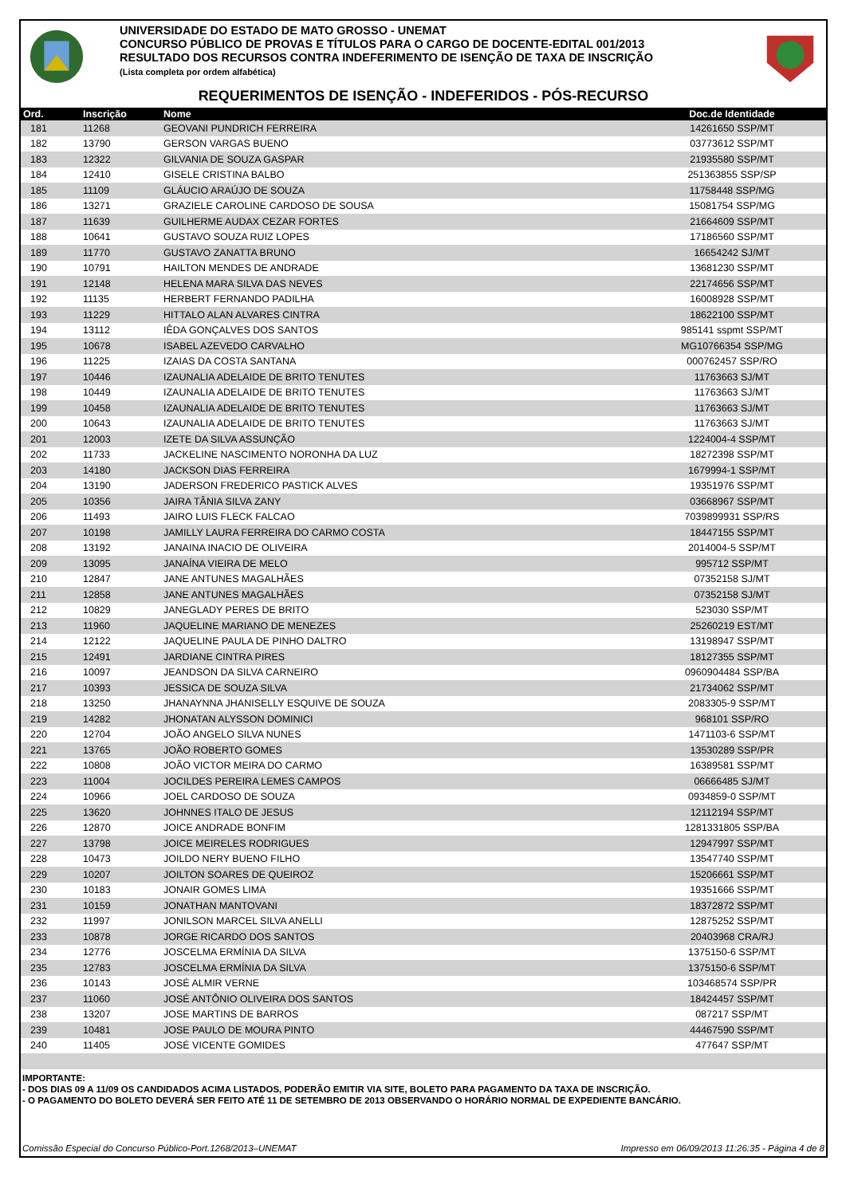UNIVERSIDADE DO ESTADO DE MATO GROSSO - UNEMAT
CONCURSO PÚBLICO DE PROVAS E TÍTULOS PARA O CARGO DE DOCENTE-EDITAL 001/2013
RESULTADO DOS RECURSOS CONTRA INDEFERIMENTO DE ISENÇÃO DE TAXA DE INSCRIÇÃO
(Lista completa por ordem alfabética)
REQUERIMENTOS DE ISENÇÃO - INDEFERIDOS - PÓS-RECURSO
| Ord. | Inscrição | Nome | Doc.de Identidade |
| --- | --- | --- | --- |
| 181 | 11268 | GEOVANI PUNDRICH FERREIRA | 14261650 SSP/MT |
| 182 | 13790 | GERSON VARGAS BUENO | 03773612 SSP/MT |
| 183 | 12322 | GILVANIA DE SOUZA GASPAR | 21935580 SSP/MT |
| 184 | 12410 | GISELE CRISTINA BALBO | 251363855 SSP/SP |
| 185 | 11109 | GLÁUCIO ARAÚJO DE SOUZA | 11758448 SSP/MG |
| 186 | 13271 | GRAZIELE CAROLINE CARDOSO DE SOUSA | 15081754 SSP/MG |
| 187 | 11639 | GUILHERME AUDAX CEZAR FORTES | 21664609 SSP/MT |
| 188 | 10641 | GUSTAVO SOUZA RUIZ LOPES | 17186560 SSP/MT |
| 189 | 11770 | GUSTAVO ZANATTA BRUNO | 16654242 SJ/MT |
| 190 | 10791 | HAILTON MENDES DE ANDRADE | 13681230 SSP/MT |
| 191 | 12148 | HELENA MARA SILVA DAS NEVES | 22174656 SSP/MT |
| 192 | 11135 | HERBERT FERNANDO PADILHA | 16008928 SSP/MT |
| 193 | 11229 | HITTALO ALAN ALVARES CINTRA | 18622100 SSP/MT |
| 194 | 13112 | IÊDA GONÇALVES DOS SANTOS | 985141 sspmt SSP/MT |
| 195 | 10678 | ISABEL AZEVEDO CARVALHO | MG10766354 SSP/MG |
| 196 | 11225 | IZAIAS DA COSTA SANTANA | 000762457 SSP/RO |
| 197 | 10446 | IZAUNALIA ADELAIDE DE BRITO TENUTES | 11763663 SJ/MT |
| 198 | 10449 | IZAUNALIA ADELAIDE DE BRITO TENUTES | 11763663 SJ/MT |
| 199 | 10458 | IZAUNALIA ADELAIDE DE BRITO TENUTES | 11763663 SJ/MT |
| 200 | 10643 | IZAUNALIA ADELAIDE DE BRITO TENUTES | 11763663 SJ/MT |
| 201 | 12003 | IZETE DA SILVA ASSUNÇÃO | 1224004-4 SSP/MT |
| 202 | 11733 | JACKELINE NASCIMENTO NORONHA DA LUZ | 18272398 SSP/MT |
| 203 | 14180 | JACKSON DIAS FERREIRA | 1679994-1 SSP/MT |
| 204 | 13190 | JADERSON FREDERICO PASTICK ALVES | 19351976 SSP/MT |
| 205 | 10356 | JAIRA TÂNIA SILVA ZANY | 03668967 SSP/MT |
| 206 | 11493 | JAIRO LUIS FLECK FALCAO | 7039899931 SSP/RS |
| 207 | 10198 | JAMILLY LAURA FERREIRA DO CARMO COSTA | 18447155 SSP/MT |
| 208 | 13192 | JANAINA INACIO DE OLIVEIRA | 2014004-5 SSP/MT |
| 209 | 13095 | JANAÍNA VIEIRA DE MELO | 995712 SSP/MT |
| 210 | 12847 | JANE ANTUNES MAGALHÃES | 07352158 SJ/MT |
| 211 | 12858 | JANE ANTUNES MAGALHÃES | 07352158 SJ/MT |
| 212 | 10829 | JANEGLADY PERES DE BRITO | 523030 SSP/MT |
| 213 | 11960 | JAQUELINE MARIANO DE MENEZES | 25260219 EST/MT |
| 214 | 12122 | JAQUELINE PAULA DE PINHO DALTRO | 13198947 SSP/MT |
| 215 | 12491 | JARDIANE CINTRA PIRES | 18127355 SSP/MT |
| 216 | 10097 | JEANDSON DA SILVA CARNEIRO | 0960904484 SSP/BA |
| 217 | 10393 | JESSICA DE SOUZA SILVA | 21734062 SSP/MT |
| 218 | 13250 | JHANAYNNA JHANISELLY ESQUIVE DE SOUZA | 2083305-9 SSP/MT |
| 219 | 14282 | JHONATAN ALYSSON DOMINICI | 968101 SSP/RO |
| 220 | 12704 | JOÃO ANGELO SILVA NUNES | 1471103-6 SSP/MT |
| 221 | 13765 | JOÃO ROBERTO GOMES | 13530289 SSP/PR |
| 222 | 10808 | JOÃO VICTOR MEIRA DO CARMO | 16389581 SSP/MT |
| 223 | 11004 | JOCILDES PEREIRA LEMES CAMPOS | 06666485 SJ/MT |
| 224 | 10966 | JOEL CARDOSO DE SOUZA | 0934859-0 SSP/MT |
| 225 | 13620 | JOHNNES ITALO DE JESUS | 12112194 SSP/MT |
| 226 | 12870 | JOICE ANDRADE BONFIM | 1281331805 SSP/BA |
| 227 | 13798 | JOICE MEIRELES RODRIGUES | 12947997 SSP/MT |
| 228 | 10473 | JOILDO NERY BUENO FILHO | 13547740 SSP/MT |
| 229 | 10207 | JOILTON SOARES DE QUEIROZ | 15206661 SSP/MT |
| 230 | 10183 | JONAIR GOMES LIMA | 19351666 SSP/MT |
| 231 | 10159 | JONATHAN MANTOVANI | 18372872 SSP/MT |
| 232 | 11997 | JONILSON MARCEL SILVA ANELLI | 12875252 SSP/MT |
| 233 | 10878 | JORGE RICARDO DOS SANTOS | 20403968 CRA/RJ |
| 234 | 12776 | JOSCELMA ERMÍNIA DA SILVA | 1375150-6 SSP/MT |
| 235 | 12783 | JOSCELMA ERMÍNIA DA SILVA | 1375150-6 SSP/MT |
| 236 | 10143 | JOSÉ ALMIR VERNE | 103468574 SSP/PR |
| 237 | 11060 | JOSÉ ANTÔNIO OLIVEIRA DOS SANTOS | 18424457 SSP/MT |
| 238 | 13207 | JOSE MARTINS DE BARROS | 087217 SSP/MT |
| 239 | 10481 | JOSE PAULO DE MOURA PINTO | 44467590 SSP/MT |
| 240 | 11405 | JOSÉ VICENTE GOMIDES | 477647 SSP/MT |
IMPORTANTE:
- DOS DIAS 09 A 11/09 OS CANDIDADOS ACIMA LISTADOS, PODERÃO EMITIR VIA SITE, BOLETO PARA PAGAMENTO DA TAXA DE INSCRIÇÃO.
- O PAGAMENTO DO BOLETO DEVERÁ SER FEITO ATÉ 11 DE SETEMBRO DE 2013 OBSERVANDO O HORÁRIO NORMAL DE EXPEDIENTE BANCÁRIO.
Comissão Especial do Concurso Público-Port.1268/2013–UNEMAT Impresso em 06/09/2013 11:26:35 - Página 4 de 8